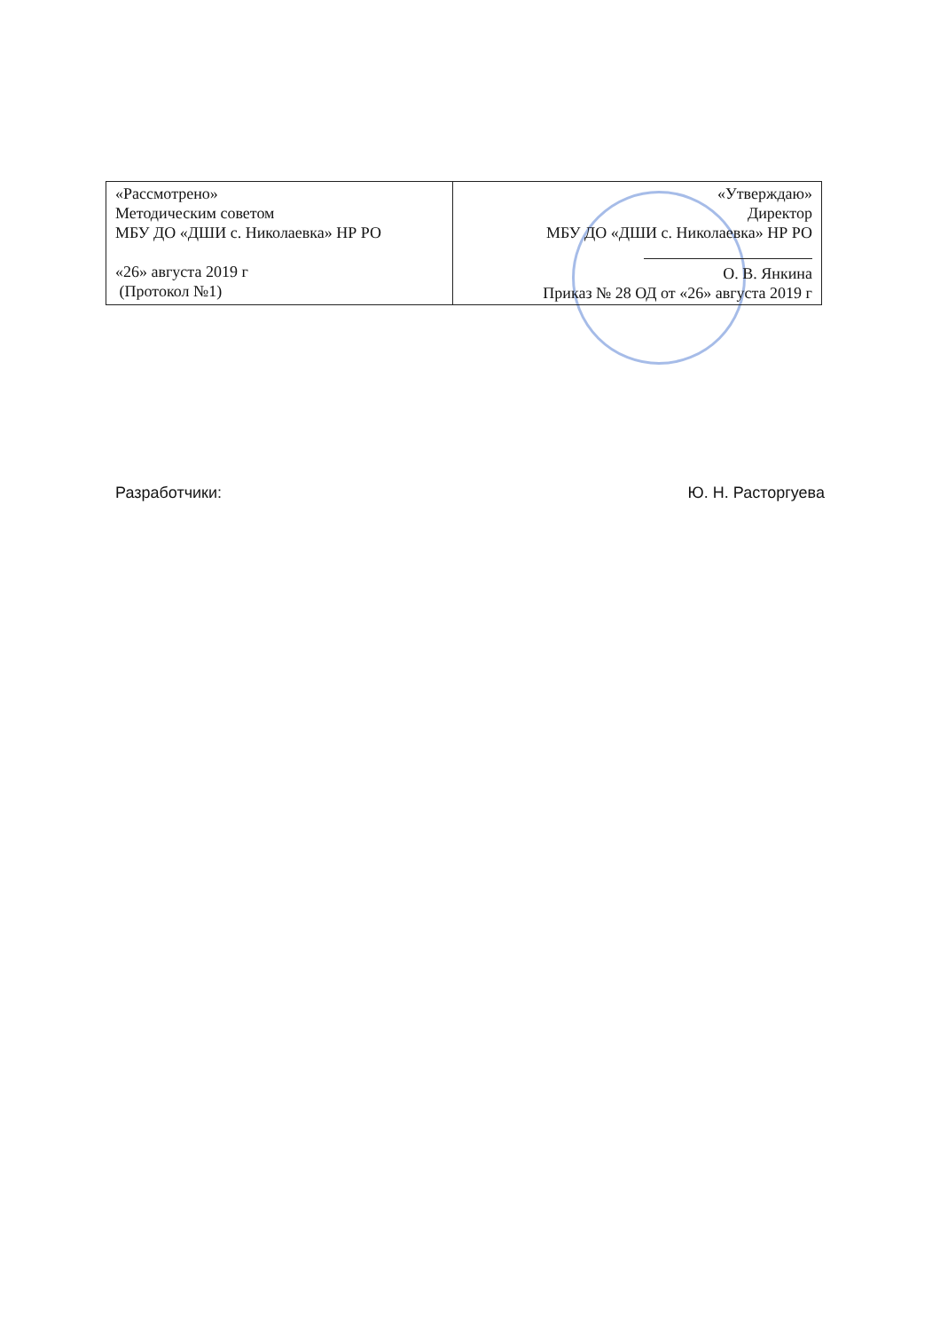| «Рассмотрено» Методическим советом МБУ ДО «ДШИ с. Николаевка» НР РО «26» августа 2019 г (Протокол №1) | «Утверждаю» Директор МБУ ДО «ДШИ с. Николаевка» НР РО О. В. Янкина Приказ № 28 ОД от «26» августа 2019 г |
Разработчики: Ю. Н. Расторгуева